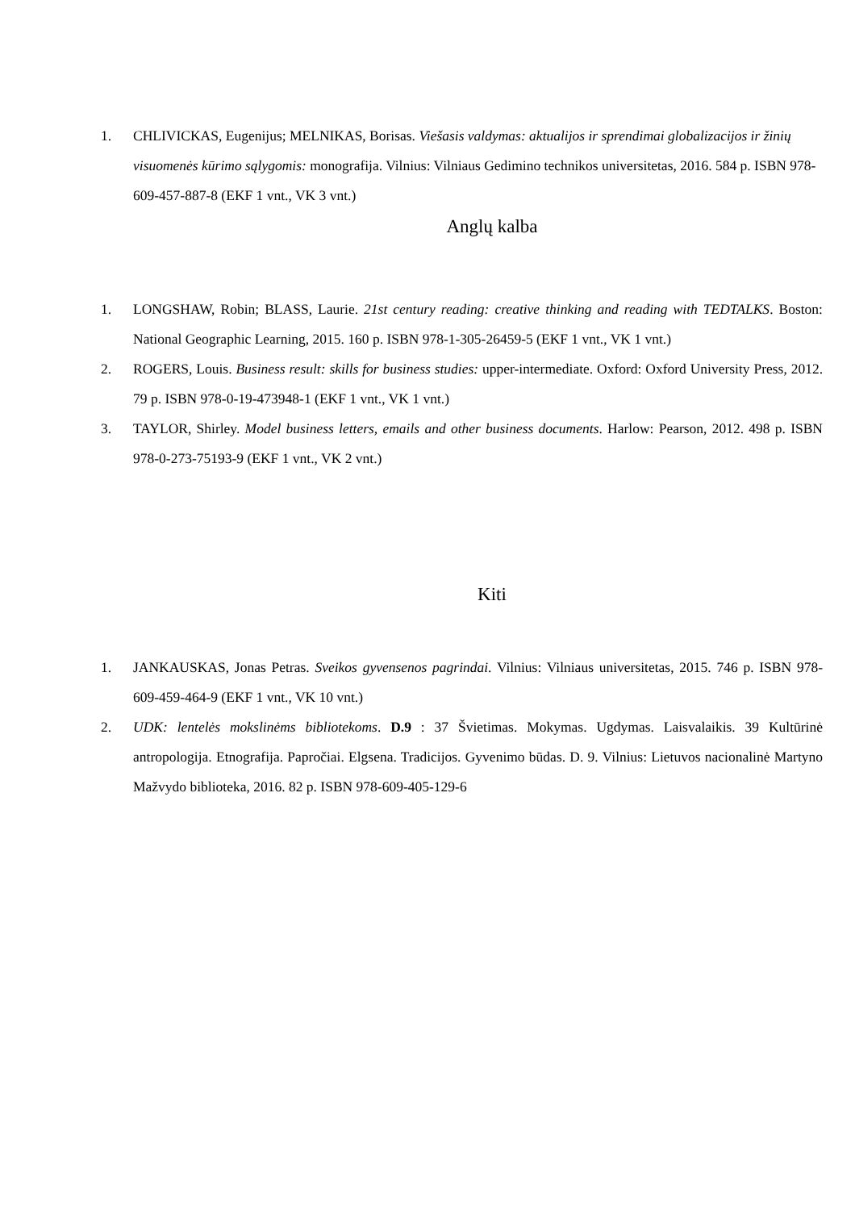1. CHLIVICKAS, Eugenijus; MELNIKAS, Borisas. Viešasis valdymas: aktualijos ir sprendimai globalizacijos ir žinių visuomenės kūrimo sąlygomis: monografija. Vilnius: Vilniaus Gedimino technikos universitetas, 2016. 584 p. ISBN 978-609-457-887-8 (EKF 1 vnt., VK 3 vnt.)
Anglų kalba
1. LONGSHAW, Robin; BLASS, Laurie. 21st century reading: creative thinking and reading with TEDTALKS. Boston: National Geographic Learning, 2015. 160 p. ISBN 978-1-305-26459-5 (EKF 1 vnt., VK 1 vnt.)
2. ROGERS, Louis. Business result: skills for business studies: upper-intermediate. Oxford: Oxford University Press, 2012. 79 p. ISBN 978-0-19-473948-1 (EKF 1 vnt., VK 1 vnt.)
3. TAYLOR, Shirley. Model business letters, emails and other business documents. Harlow: Pearson, 2012. 498 p. ISBN 978-0-273-75193-9 (EKF 1 vnt., VK 2 vnt.)
Kiti
1. JANKAUSKAS, Jonas Petras. Sveikos gyvensenos pagrindai. Vilnius: Vilniaus universitetas, 2015. 746 p. ISBN 978-609-459-464-9 (EKF 1 vnt., VK 10 vnt.)
2. UDK: lentelės mokslinėms bibliotekoms. D.9 : 37 Švietimas. Mokymas. Ugdymas. Laisvalaikis. 39 Kultūrinė antropologija. Etnografija. Papročiai. Elgsena. Tradicijos. Gyvenimo būdas. D. 9. Vilnius: Lietuvos nacionalinė Martyno Mažvydo biblioteka, 2016. 82 p. ISBN 978-609-405-129-6